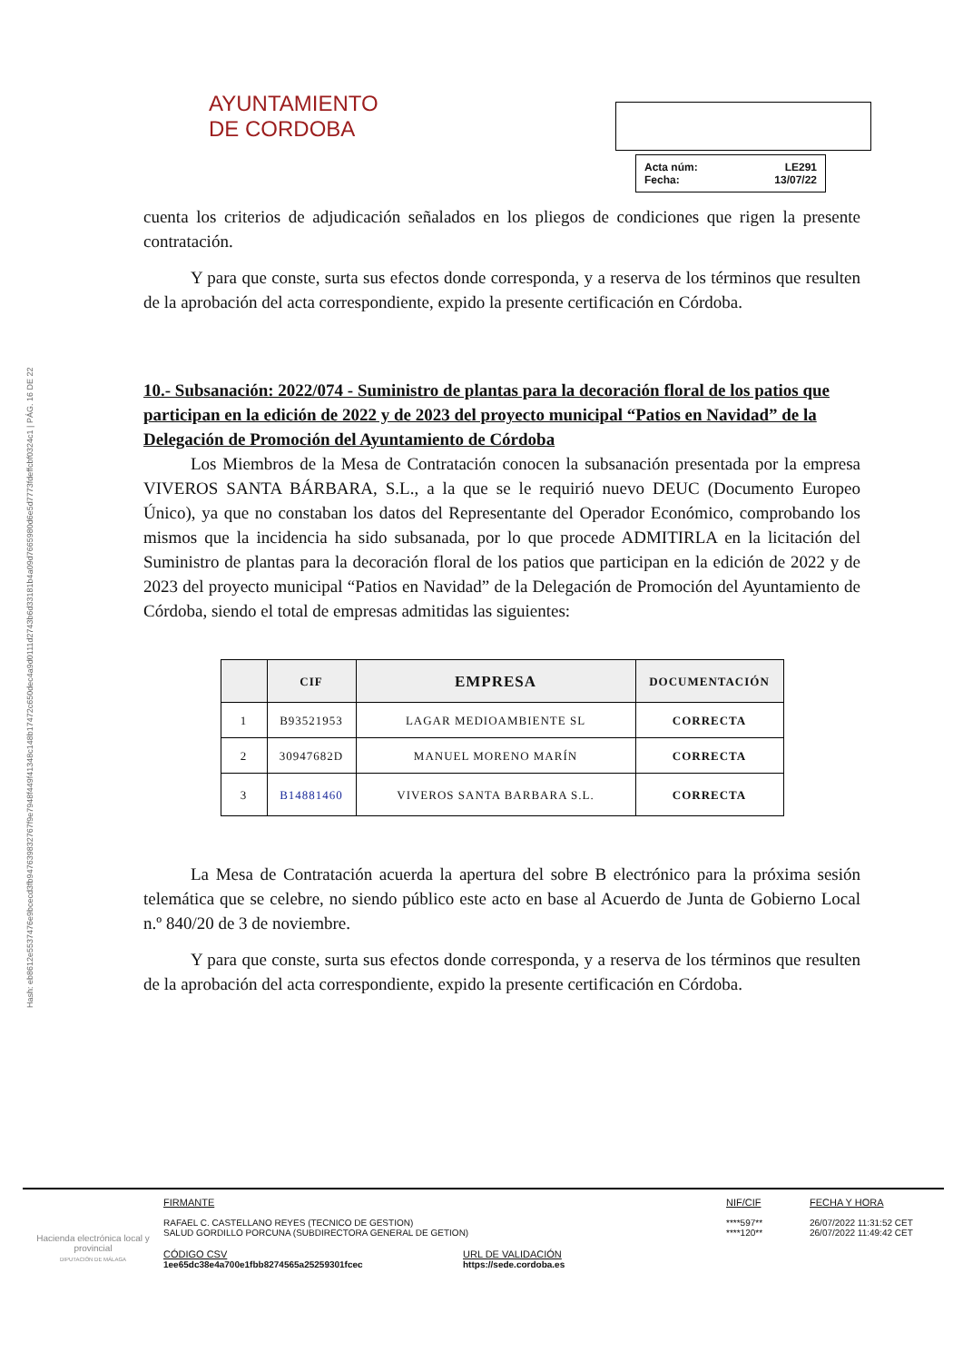Hash: eb8612e5537476e9bcecd3fb947639832767f9e7948f449f41348c148b17472c650dec4a9d0111d2743b6d33181b4a09d7665980d6e5d7773fdeffcbf0324c1 | PÁG. 16 DE 22
AYUNTAMIENTO
DE CORDOBA
Acta núm: LE291
Fecha: 13/07/22
cuenta los criterios de adjudicación señalados en los pliegos de condiciones que rigen la presente contratación.
Y para que conste, surta sus efectos donde corresponda, y a reserva de los términos que resulten de la aprobación del acta correspondiente, expido la presente certificación en Córdoba.
10.- Subsanación: 2022/074 - Suministro de plantas para la decoración floral de los patios que participan en la edición de 2022 y de 2023 del proyecto municipal “Patios en Navidad” de la Delegación de Promoción del Ayuntamiento de Córdoba
Los Miembros de la Mesa de Contratación conocen la subsanación presentada por la empresa VIVEROS SANTA BÁRBARA, S.L., a la que se le requirió nuevo DEUC (Documento Europeo Único), ya que no constaban los datos del Representante del Operador Económico, comprobando los mismos que la incidencia ha sido subsanada, por lo que procede ADMITIRLA en la licitación del Suministro de plantas para la decoración floral de los patios que participan en la edición de 2022 y de 2023 del proyecto municipal “Patios en Navidad” de la Delegación de Promoción del Ayuntamiento de Córdoba, siendo el total de empresas admitidas las siguientes:
| | CIF | EMPRESA | DOCUMENTACIÓN |
| --- | --- | --- | --- |
| 1 | B93521953 | LAGAR MEDIOAMBIENTE SL | CORRECTA |
| 2 | 30947682D | MANUEL MORENO MARÍN | CORRECTA |
| 3 | B14881460 | VIVEROS SANTA BARBARA S.L. | CORRECTA |
La Mesa de Contratación acuerda la apertura del sobre B electrónico para la próxima sesión telemática que se celebre, no siendo público este acto en base al Acuerdo de Junta de Gobierno Local n.º 840/20 de 3 de noviembre.
Y para que conste, surta sus efectos donde corresponda, y a reserva de los términos que resulten de la aprobación del acta correspondiente, expido la presente certificación en Córdoba.
Hacienda electrónica local y provincial
DIPUTACIÓN DE MÁLAGA
FIRMANTE
RAFAEL C. CASTELLANO REYES (TECNICO DE GESTION)
SALUD GORDILLO PORCUNA (SUBDIRECTORA GENERAL DE GETION)
CÓDIGO CSV
1ee65dc38e4a700e1fbb8274565a25259301fcec
URL DE VALIDACIÓN
https://sede.cordoba.es
NIF/CIF
****597**
****120**
FECHA Y HORA
26/07/2022 11:31:52 CET
26/07/2022 11:49:42 CET